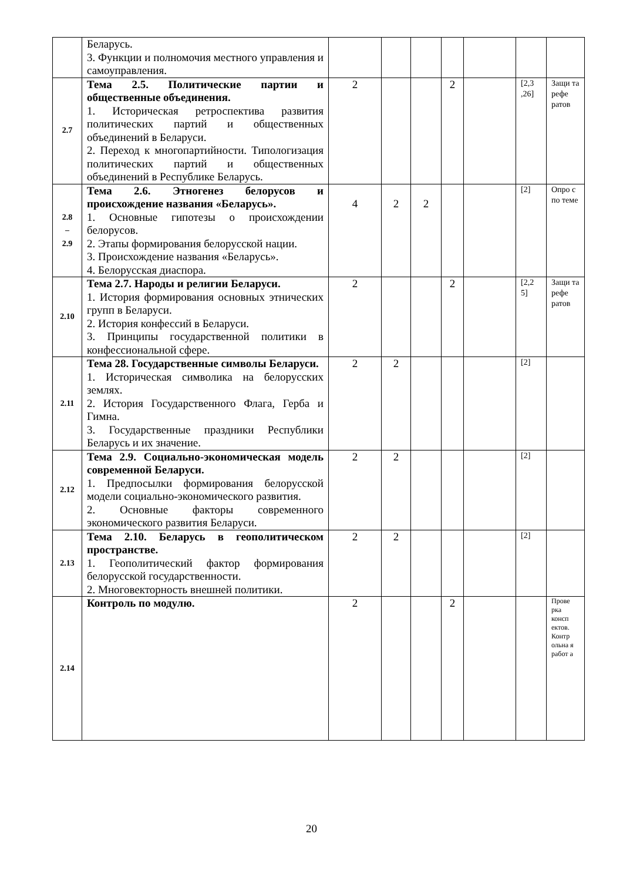| | Беларусь. 3. Функции и полномочия местного управления и самоуправления. | | | | | | | |
| 2.7 | Тема 2.5. Политические партии и общественные объединения. 1. Историческая ретроспектива развития политических партий и общественных объединений в Беларуси. 2. Переход к многопартийности. Типологизация политических партий и общественных объединений в Республике Беларусь. | 2 | | | 2 | | [2,3 ,26] | Защи та рефе ратов |
| 2.8 – 2.9 | Тема 2.6. Этногенез белорусов и происхождение названия «Беларусь». 1. Основные гипотезы о происхождении белорусов. 2. Этапы формирования белорусской нации. 3. Происхождение названия «Беларусь». 4. Белорусская диаспора. | 4 | 2 | 2 | | | [2] | Опро с по теме |
| 2.10 | Тема 2.7. Народы и религии Беларуси. 1. История формирования основных этнических групп в Беларуси. 2. История конфессий в Беларуси. 3. Принципы государственной политики в конфессиональной сфере. | 2 | | | 2 | | [2,2 5] | Защи та рефе ратов |
| 2.11 | Тема 28. Государственные символы Беларуси. 1. Историческая символика на белорусских землях. 2. История Государственного Флага, Герба и Гимна. 3. Государственные праздники Республики Беларусь и их значение. | 2 | 2 | | | | [2] | |
| 2.12 | Тема 2.9. Социально-экономическая модель современной Беларуси. 1. Предпосылки формирования белорусской модели социально-экономического развития. 2. Основные факторы современного экономического развития Беларуси. | 2 | 2 | | | | [2] | |
| 2.13 | Тема 2.10. Беларусь в геополитическом пространстве. 1. Геополитический фактор формирования белорусской государственности. 2. Многовекторность внешней политики. | 2 | 2 | | | | [2] | |
| 2.14 | Контроль по модулю. | 2 | | | 2 | | | Прове рка консп ектов. Контр ольна я работ а |
20